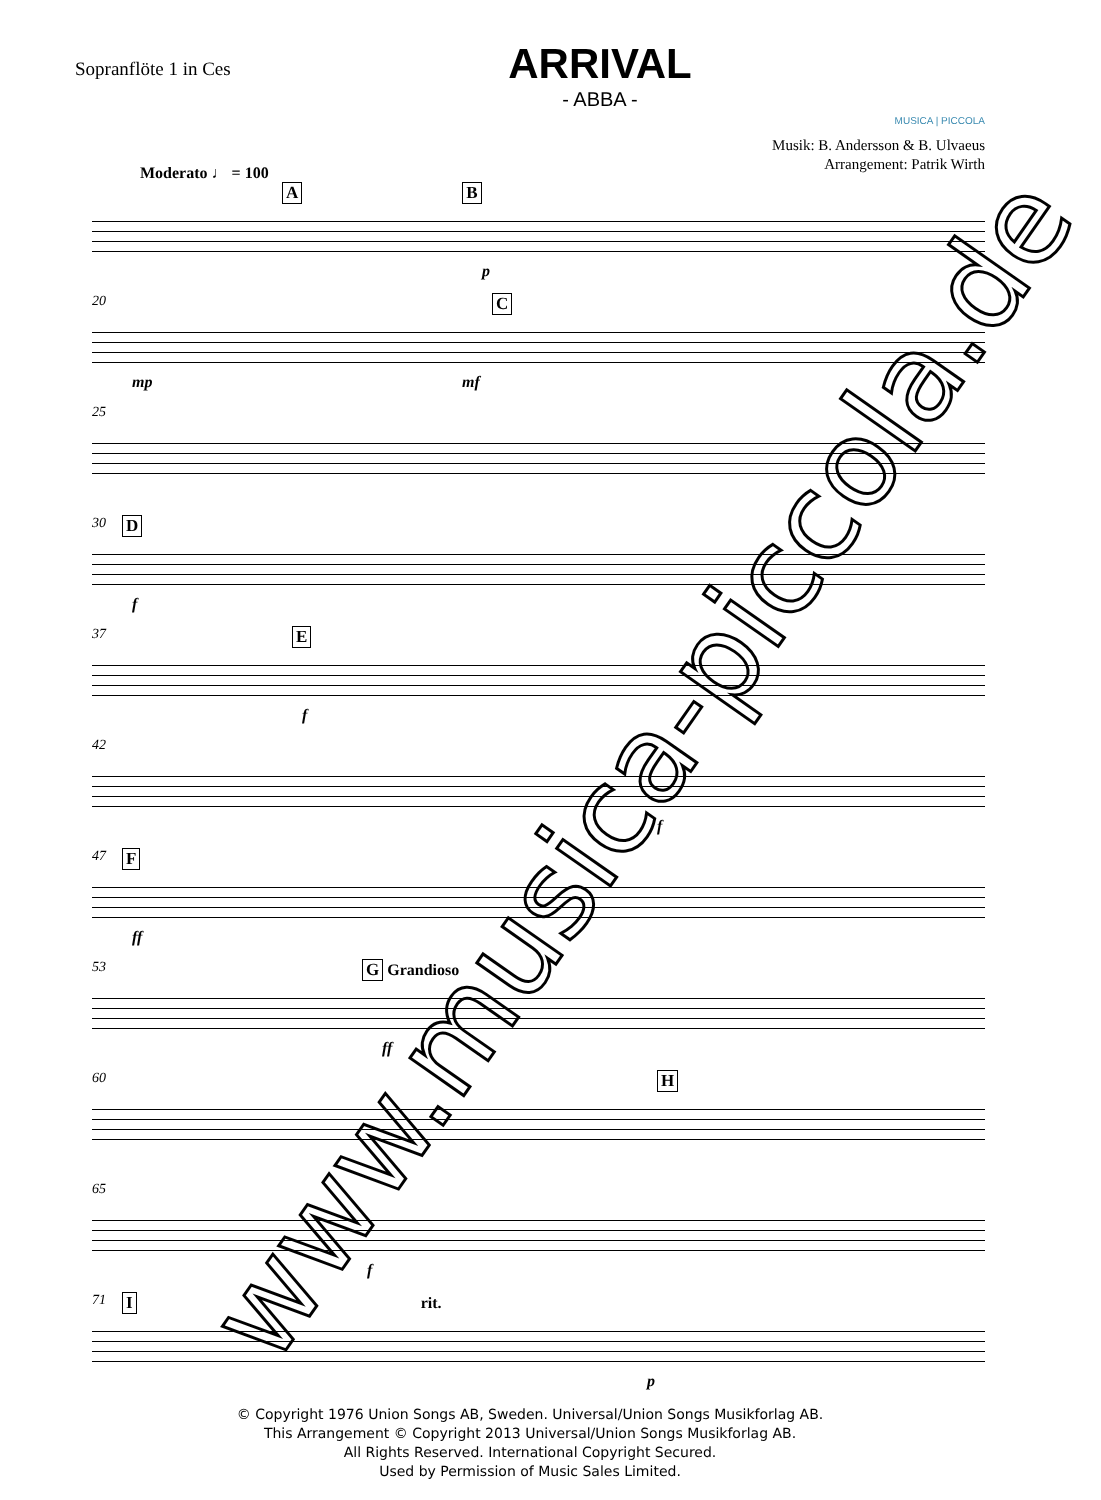Sopranflöte 1 in Ces
ARRIVAL
- ABBA -
MUSICA | PICCOLA
Musik: B. Andersson & B. Ulvaeus
Arrangement: Patrik Wirth
Moderato ♩ = 100
A B
p
20
C
mp mf
25
30
D
f
37
E
f
42
f
47
F
ff
53
G Grandioso
ff
60
H
65
f
71
I rit.
p
© Copyright 1976 Union Songs AB, Sweden. Universal/Union Songs Musikforlag AB.
This Arrangement © Copyright 2013 Universal/Union Songs Musikforlag AB.
All Rights Reserved. International Copyright Secured.
Used by Permission of Music Sales Limited.
www.musica-piccola.de